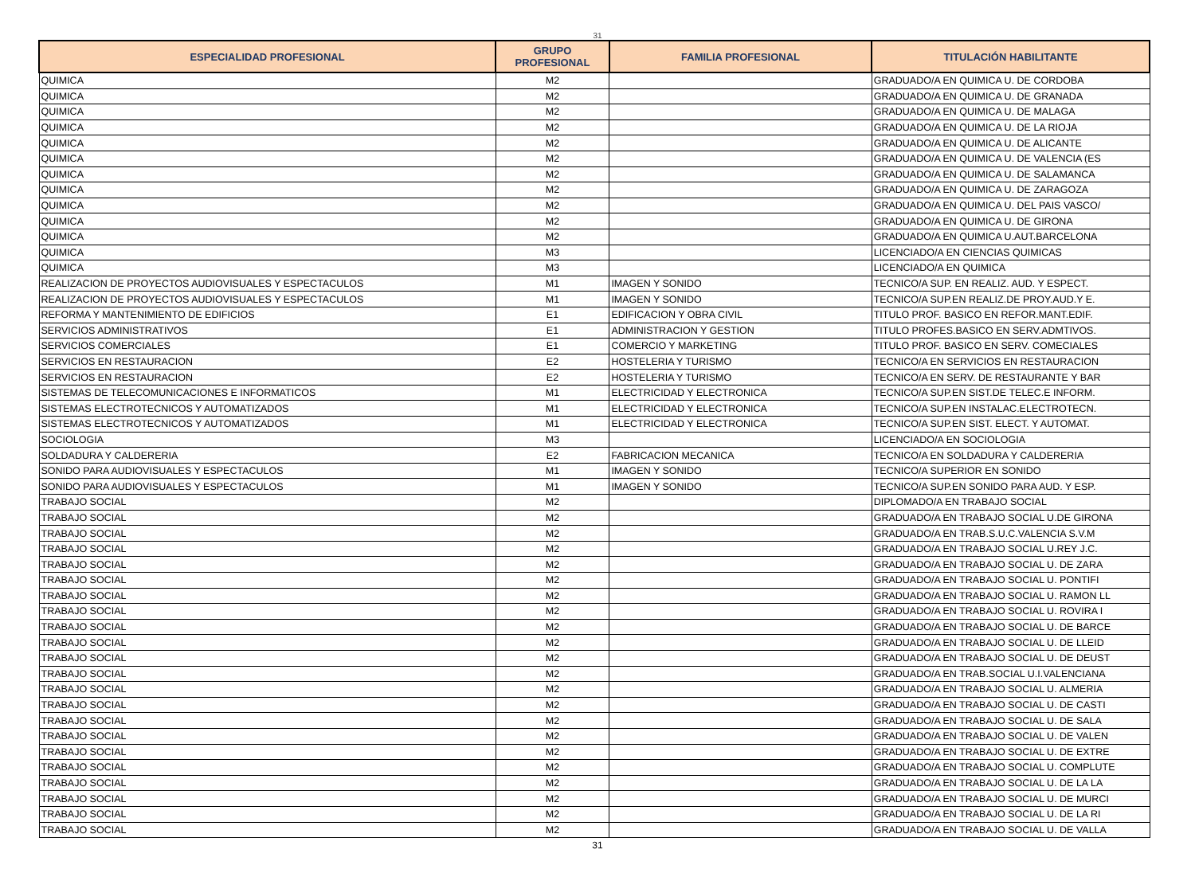31
| ESPECIALIDAD PROFESIONAL | GRUPO PROFESIONAL | FAMILIA PROFESIONAL | TITULACIÓN HABILITANTE |
| --- | --- | --- | --- |
| QUIMICA | M2 | | GRADUADO/A EN QUIMICA U. DE CORDOBA |
| QUIMICA | M2 | | GRADUADO/A EN QUIMICA U. DE GRANADA |
| QUIMICA | M2 | | GRADUADO/A EN QUIMICA U. DE MALAGA |
| QUIMICA | M2 | | GRADUADO/A EN QUIMICA U. DE LA RIOJA |
| QUIMICA | M2 | | GRADUADO/A EN QUIMICA U. DE ALICANTE |
| QUIMICA | M2 | | GRADUADO/A EN QUIMICA U. DE VALENCIA (ES |
| QUIMICA | M2 | | GRADUADO/A EN QUIMICA U. DE SALAMANCA |
| QUIMICA | M2 | | GRADUADO/A EN QUIMICA U. DE ZARAGOZA |
| QUIMICA | M2 | | GRADUADO/A EN QUIMICA U. DEL PAIS VASCO/ |
| QUIMICA | M2 | | GRADUADO/A EN QUIMICA U. DE GIRONA |
| QUIMICA | M2 | | GRADUADO/A EN QUIMICA U.AUT.BARCELONA |
| QUIMICA | M3 | | LICENCIADO/A EN CIENCIAS QUIMICAS |
| QUIMICA | M3 | | LICENCIADO/A EN QUIMICA |
| REALIZACION DE PROYECTOS AUDIOVISUALES Y ESPECTACULOS | M1 | IMAGEN Y SONIDO | TECNICO/A SUP. EN REALIZ. AUD. Y ESPECT. |
| REALIZACION DE PROYECTOS AUDIOVISUALES Y ESPECTACULOS | M1 | IMAGEN Y SONIDO | TECNICO/A SUP.EN REALIZ.DE PROY.AUD.Y E. |
| REFORMA Y MANTENIMIENTO DE EDIFICIOS | E1 | EDIFICACION Y OBRA CIVIL | TITULO PROF. BASICO EN REFOR.MANT.EDIF. |
| SERVICIOS ADMINISTRATIVOS | E1 | ADMINISTRACION Y GESTION | TITULO PROFES.BASICO EN SERV.ADMTIVOS. |
| SERVICIOS COMERCIALES | E1 | COMERCIO Y MARKETING | TITULO PROF. BASICO EN SERV. COMECIALES |
| SERVICIOS EN RESTAURACION | E2 | HOSTELERIA Y TURISMO | TECNICO/A EN SERVICIOS EN RESTAURACION |
| SERVICIOS EN RESTAURACION | E2 | HOSTELERIA Y TURISMO | TECNICO/A EN SERV. DE RESTAURANTE Y BAR |
| SISTEMAS DE TELECOMUNICACIONES E INFORMATICOS | M1 | ELECTRICIDAD Y ELECTRONICA | TECNICO/A SUP.EN SIST.DE TELEC.E INFORM. |
| SISTEMAS ELECTROTECNICOS Y AUTOMATIZADOS | M1 | ELECTRICIDAD Y ELECTRONICA | TECNICO/A SUP.EN INSTALAC.ELECTROTECN. |
| SISTEMAS ELECTROTECNICOS Y AUTOMATIZADOS | M1 | ELECTRICIDAD Y ELECTRONICA | TECNICO/A SUP.EN SIST. ELECT. Y AUTOMAT. |
| SOCIOLOGIA | M3 | | LICENCIADO/A EN SOCIOLOGIA |
| SOLDADURA Y CALDERERIA | E2 | FABRICACION MECANICA | TECNICO/A EN SOLDADURA Y CALDERERIA |
| SONIDO PARA AUDIOVISUALES Y ESPECTACULOS | M1 | IMAGEN Y SONIDO | TECNICO/A SUPERIOR EN SONIDO |
| SONIDO PARA AUDIOVISUALES Y ESPECTACULOS | M1 | IMAGEN Y SONIDO | TECNICO/A SUP.EN SONIDO PARA AUD. Y ESP. |
| TRABAJO SOCIAL | M2 | | DIPLOMADO/A EN TRABAJO SOCIAL |
| TRABAJO SOCIAL | M2 | | GRADUADO/A EN TRABAJO SOCIAL U.DE GIRONA |
| TRABAJO SOCIAL | M2 | | GRADUADO/A EN TRAB.S.U.C.VALENCIA S.V.M |
| TRABAJO SOCIAL | M2 | | GRADUADO/A EN TRABAJO SOCIAL U.REY J.C. |
| TRABAJO SOCIAL | M2 | | GRADUADO/A EN TRABAJO SOCIAL U. DE ZARA |
| TRABAJO SOCIAL | M2 | | GRADUADO/A EN TRABAJO SOCIAL U. PONTIFI |
| TRABAJO SOCIAL | M2 | | GRADUADO/A EN TRABAJO SOCIAL U. RAMON LL |
| TRABAJO SOCIAL | M2 | | GRADUADO/A EN TRABAJO SOCIAL U. ROVIRA I |
| TRABAJO SOCIAL | M2 | | GRADUADO/A EN TRABAJO SOCIAL U. DE BARCE |
| TRABAJO SOCIAL | M2 | | GRADUADO/A EN TRABAJO SOCIAL U. DE LLEID |
| TRABAJO SOCIAL | M2 | | GRADUADO/A EN TRABAJO SOCIAL U. DE DEUST |
| TRABAJO SOCIAL | M2 | | GRADUADO/A EN TRAB.SOCIAL U.I.VALENCIANA |
| TRABAJO SOCIAL | M2 | | GRADUADO/A EN TRABAJO SOCIAL U. ALMERIA |
| TRABAJO SOCIAL | M2 | | GRADUADO/A EN TRABAJO SOCIAL U. DE CASTI |
| TRABAJO SOCIAL | M2 | | GRADUADO/A EN TRABAJO SOCIAL U. DE SALA |
| TRABAJO SOCIAL | M2 | | GRADUADO/A EN TRABAJO SOCIAL U. DE VALEN |
| TRABAJO SOCIAL | M2 | | GRADUADO/A EN TRABAJO SOCIAL U. DE EXTRE |
| TRABAJO SOCIAL | M2 | | GRADUADO/A EN TRABAJO SOCIAL U. COMPLUTE |
| TRABAJO SOCIAL | M2 | | GRADUADO/A EN TRABAJO SOCIAL U. DE LA LA |
| TRABAJO SOCIAL | M2 | | GRADUADO/A EN TRABAJO SOCIAL U. DE MURCI |
| TRABAJO SOCIAL | M2 | | GRADUADO/A EN TRABAJO SOCIAL U. DE LA RI |
| TRABAJO SOCIAL | M2 | | GRADUADO/A EN TRABAJO SOCIAL U. DE VALLA |
31